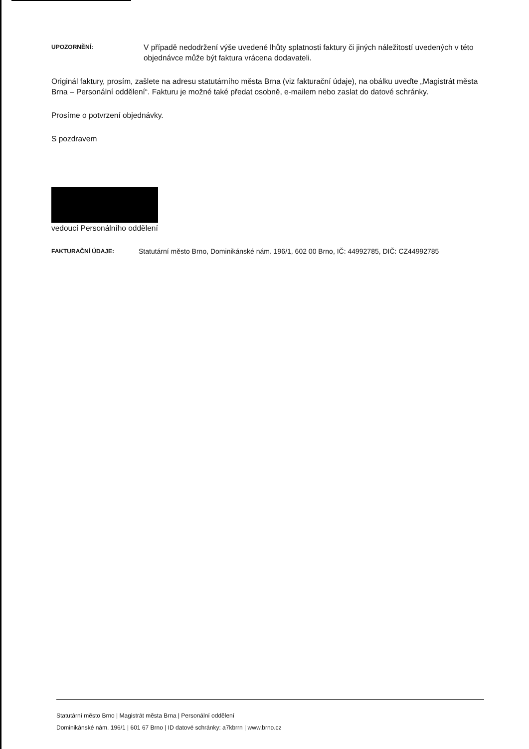UPOZORNĚNÍ:
V případě nedodržení výše uvedené lhůty splatnosti faktury či jiných náležitostí uvedených v této objednávce může být faktura vrácena dodavateli.
Originál faktury, prosím, zašlete na adresu statutárního města Brna (viz fakturační údaje), na obálku uveďte „Magistrát města Brna – Personální oddělení“. Fakturu je možné také předat osobně, e-mailem nebo zaslat do datové schránky.
Prosíme o potvrzení objednávky.
S pozdravem
vedoucí Personálního oddělení
FAKTURAČNÍ ÚDAJE:
Statutární město Brno, Dominikánské nám. 196/1, 602 00 Brno, IČ: 44992785, DIČ: CZ44992785
Statutární město Brno | Magistrát města Brna | Personální oddělení
Dominikánské nám. 196/1 | 601 67 Brno | ID datové schránky: a7kbrrn | www.brno.cz